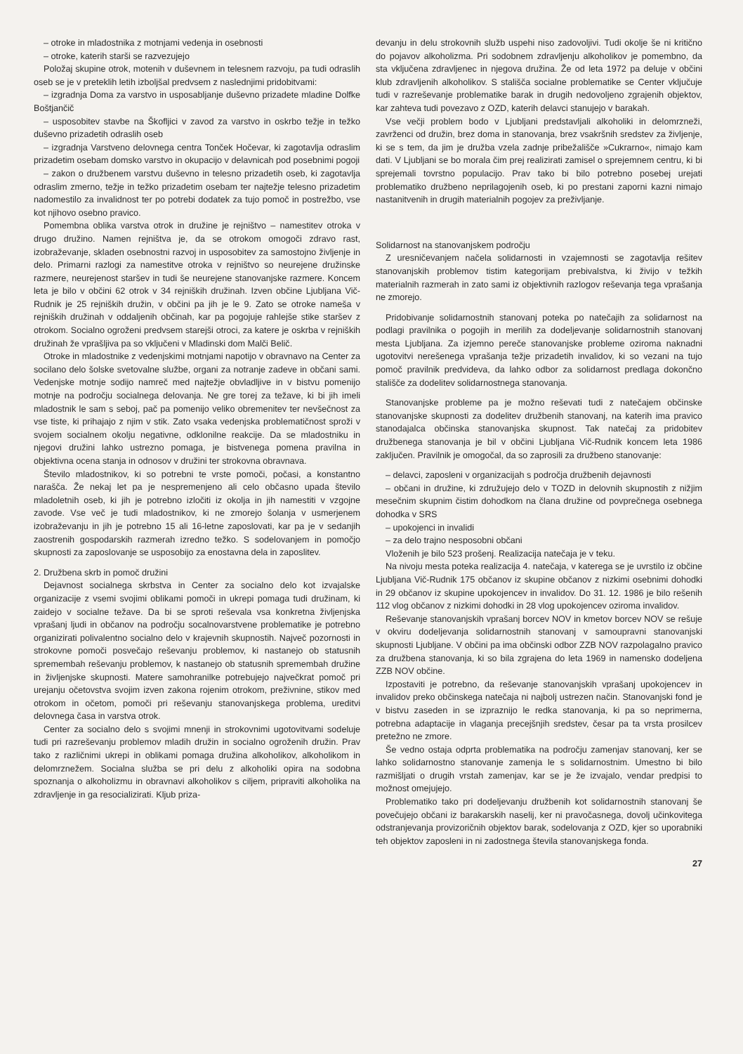– otroke in mladostnika z motnjami vedenja in osebnosti
– otroke, katerih starši se razvezujejo
Položaj skupine otrok, motenih v duševnem in telesnem razvoju, pa tudi odraslih oseb se je v preteklih letih izboljšal predvsem z naslednjimi pridobitvami:
– izgradnja Doma za varstvo in usposabljanje duševno prizadete mladine Dolfke Boštjančič
– usposobitev stavbe na Škofljici v zavod za varstvo in oskrbo težje in težko duševno prizadetih odraslih oseb
– izgradnja Varstveno delovnega centra Tonček Hočevar, ki zagotavlja odraslim prizadetim osebam domsko varstvo in okupacijo v delavnicah pod posebnimi pogoji
– zakon o družbenem varstvu duševno in telesno prizadetih oseb, ki zagotavlja odraslim zmerno, težje in težko prizadetim osebam ter najtežje telesno prizadetim nadomestilo za invalidnost ter po potrebi dodatek za tujo pomoč in postrežbo, vse kot njihovo osebno pravico.
Pomembna oblika varstva otrok in družine je rejništvo – namestitev otroka v drugo družino. Namen rejništva je, da se otrokom omogoči zdravo rast, izobraževanje, skladen osebnostni razvoj in usposobitev za samostojno življenje in delo. Primarni razlogi za namestitve otroka v rejništvo so neurejene družinske razmere, neurejenost staršev in tudi še neurejene stanovanjske razmere. Koncem leta je bilo v občini 62 otrok v 34 rejniških družinah. Izven občine Ljubljana Vič-Rudnik je 25 rejniških družin, v občini pa jih je le 9. Zato se otroke nameša v rejniških družinah v oddaljenih občinah, kar pa pogojuje rahlejše stike staršev z otrokom. Socialno ogroženi predvsem starejši otroci, za katere je oskrba v rejniških družinah že vprašljiva pa so vključeni v Mladinski dom Malči Belič.
Otroke in mladostnike z vedenjskimi motnjami napotijo v obravnavo na Center za socilano delo šolske svetovalne službe, organi za notranje zadeve in občani sami. Vedenjske motnje sodijo namreč med najtežje obvladljive in v bistvu pomenijo motnje na področju socialnega delovanja. Ne gre torej za težave, ki bi jih imeli mladostnik le sam s seboj, pač pa pomenijo veliko obremenitev ter nevšečnost za vse tiste, ki prihajajo z njim v stik. Zato vsaka vedenjska problematičnost sproži v svojem socialnem okolju negativne, odklonilne reakcije. Da se mladostniku in njegovi družini lahko ustrezno pomaga, je bistvenega pomena pravilna in objektivna ocena stanja in odnosov v družini ter strokovna obravnava.
Število mladostnikov, ki so potrebni te vrste pomoči, počasi, a konstantno narašča. Že nekaj let pa je nespremenjeno ali celo občasno upada število mladoletnih oseb, ki jih je potrebno izločiti iz okolja in jih namestiti v vzgojne zavode. Vse več je tudi mladostnikov, ki ne zmorejo šolanja v usmerjenem izobraževanju in jih je potrebno 15 ali 16-letne zaposlovati, kar pa je v sedanjih zaostrenih gospodarskih razmerah izredno težko. S sodelovanjem in pomočjo skupnosti za zaposlovanje se usposobijo za enostavna dela in zaposlitev.
2. Družbena skrb in pomoč družini
Dejavnost socialnega skrbstva in Center za socialno delo kot izvajalske organizacije z vsemi svojimi oblikami pomoči in ukrepi pomaga tudi družinam, ki zaidejo v socialne težave. Da bi se sproti reševala vsa konkretna življenjska vprašanj ljudi in občanov na področju socalnovarstvene problematike je potrebno organizirati polivalentno socialno delo v krajevnih skupnostih. Največ pozornosti in strokovne pomoči posvečajo reševanju problemov, ki nastanejo ob statusnih spremembah reševanju problemov, k nastanejo ob statusnih spremembah družine in življenjske skupnosti. Matere samohranilke potrebujejo največkrat pomoč pri urejanju očetovstva svojim izven zakona rojenim otrokom, preživnine, stikov med otrokom in očetom, pomoči pri reševanju stanovanjskega problema, ureditvi delovnega časa in varstva otrok.
Center za socialno delo s svojimi mnenji in strokovnimi ugotovitvami sodeluje tudi pri razreševanju problemov mladih družin in socialno ogroženih družin. Prav tako z različnimi ukrepi in oblikami pomaga družina alkoholikov, alkoholikom in delomrznežem. Socialna služba se pri delu z alkoholiki opira na sodobna spoznanja o alkoholizmu in obravnavi alkoholikov s ciljem, pripraviti alkoholika na zdravljenje in ga resocializirati. Kljub priza-
devanju in delu strokovnih služb uspehi niso zadovoljivi. Tudi okolje še ni kritično do pojavov alkoholizma. Pri sodobnem zdravljenju alkoholikov je pomembno, da sta vključena zdravljenec in njegova družina. Že od leta 1972 pa deluje v občini klub zdravljenih alkoholikov. S stališča socialne problematike se Center vključuje tudi v razreševanje problematike barak in drugih nedovoljeno zgrajenih objektov, kar zahteva tudi povezavo z OZD, katerih delavci stanujejo v barakah.
Vse večji problem bodo v Ljubljani predstavljali alkoholiki in delomrzneži, zavrženci od družin, brez doma in stanovanja, brez vsakršnih sredstev za življenje, ki se s tem, da jim je družba vzela zadnje pribežališče »Cukrarno«, nimajo kam dati. V Ljubljani se bo morala čim prej realizirati zamisel o sprejemnem centru, ki bi sprejemali tovrstno populacijo. Prav tako bi bilo potrebno posebej urejati problematiko družbeno neprilagojenih oseb, ki po prestani zaporni kazni nimajo nastanitvenih in drugih materialnih pogojev za preživljanje.
Solidarnost na stanovanjskem področju
Z uresničevanjem načela solidarnosti in vzajemnosti se zagotavlja rešitev stanovanjskih problemov tistim kategorijam prebivalstva, ki živijo v težkih materialnih razmerah in zato sami iz objektivnih razlogov reševanja tega vprašanja ne zmorejo.
Pridobivanje solidarnostnih stanovanj poteka po natečajih za solidarnost na podlagi pravilnika o pogojih in merilih za dodeljevanje solidarnostnih stanovanj mesta Ljubljana. Za izjemno pereče stanovanjske probleme oziroma naknadni ugotovitvi nerešenega vprašanja težje prizadetih invalidov, ki so vezani na tujo pomoč pravilnik predvideva, da lahko odbor za solidarnost predlaga dokončno stališče za dodelitev solidarnostnega stanovanja.
Stanovanjske probleme pa je možno reševati tudi z natečajem občinske stanovanjske skupnosti za dodelitev družbenih stanovanj, na katerih ima pravico stanodajalca občinska stanovanjska skupnost. Tak natečaj za pridobitev družbenega stanovanja je bil v občini Ljubljana Vič-Rudnik koncem leta 1986 zaključen. Pravilnik je omogočal, da so zaprosili za družbeno stanovanje:
– delavci, zaposleni v organizacijah s področja družbenih dejavnosti
– občani in družine, ki združujejo delo v TOZD in delovnih skupnostih z nižjim mesečnim skupnim čistim dohodkom na člana družine od povprečnega osebnega dohodka v SRS
– upokojenci in invalidi
– za delo trajno nesposobni občani
Vloženih je bilo 523 prošenj. Realizacija natečaja je v teku.
Na nivoju mesta poteka realizacija 4. natečaja, v katerega se je uvrstilo iz občine Ljubljana Vič-Rudnik 175 občanov iz skupine občanov z nizkimi osebnimi dohodki in 29 občanov iz skupine upokojencev in invalidov. Do 31. 12. 1986 je bilo rešenih 112 vlog občanov z nizkimi dohodki in 28 vlog upokojencev oziroma invalidov.
Reševanje stanovanjskih vprašanj borcev NOV in kmetov borcev NOV se rešuje v okviru dodeljevanja solidarnostnih stanovanj v samoupravni stanovanjski skupnosti Ljubljane. V občini pa ima občinski odbor ZZB NOV razpolagalno pravico za družbena stanovanja, ki so bila zgrajena do leta 1969 in namensko dodeljena ZZB NOV občine.
Izpostaviti je potrebno, da reševanje stanovanjskih vprašanj upokojencev in invalidov preko občinskega natečaja ni najbolj ustrezen način. Stanovanjski fond je v bistvu zaseden in se izpraznijo le redka stanovanja, ki pa so neprimerna, potrebna adaptacije in vlaganja precejšnjih sredstev, česar pa ta vrsta prosilcev pretežno ne zmore.
Še vedno ostaja odprta problematika na področju zamenjav stanovanj, ker se lahko solidarnostno stanovanje zamenja le s solidarnostnim. Umestno bi bilo razmišljati o drugih vrstah zamenjav, kar se je že izvajalo, vendar predpisi to možnost omejujejo.
Problematiko tako pri dodeljevanju družbenih kot solidarnostnih stanovanj še povečujejo občani iz barakarskih naselij, ker ni pravočasnega, dovolj učinkovitega odstranjevanja provizoričnih objektov barak, sodelovanja z OZD, kjer so uporabniki teh objektov zaposleni in ni zadostnega števila stanovanjskega fonda.
27